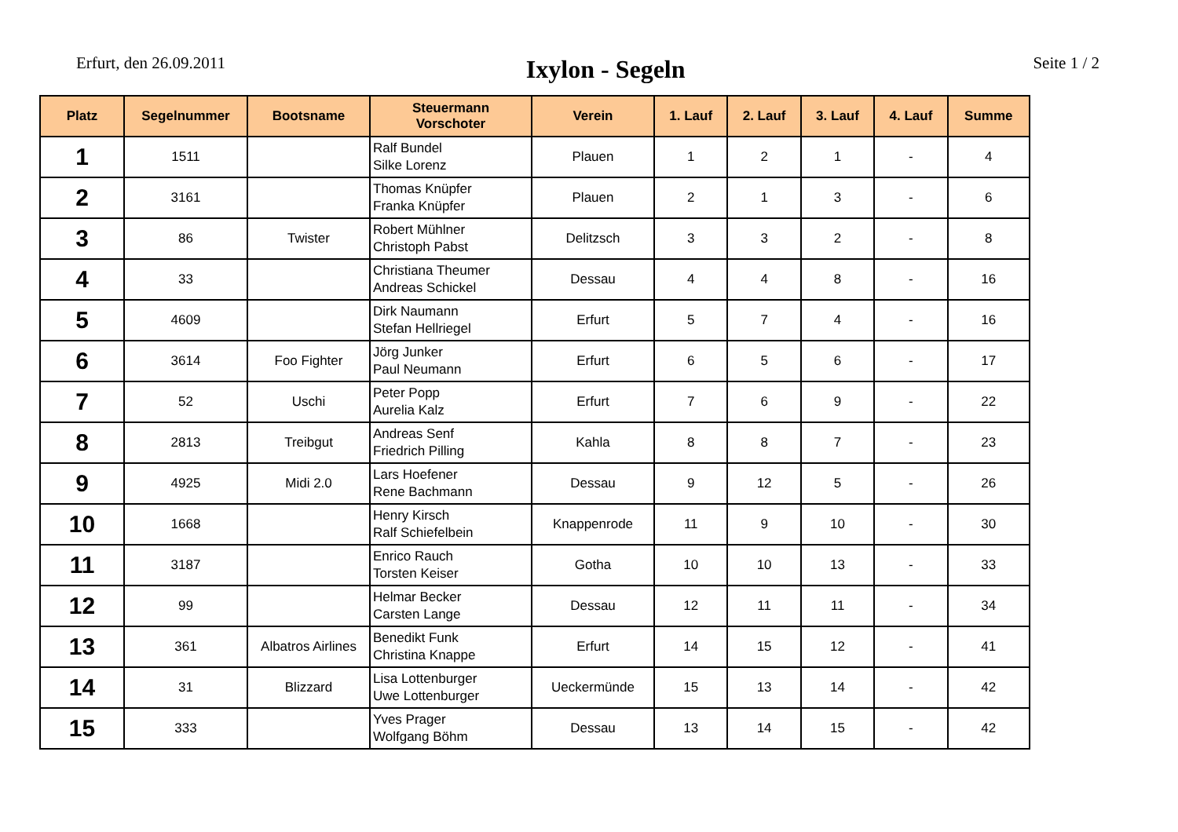Erfurt, den 26.09.2011
Ixylon - Segeln
Seite 1 / 2
| Platz | Segelnummer | Bootsname | Steuermann Vorschoter | Verein | 1. Lauf | 2. Lauf | 3. Lauf | 4. Lauf | Summe |
| --- | --- | --- | --- | --- | --- | --- | --- | --- | --- |
| 1 | 1511 | | Ralf Bundel Silke Lorenz | Plauen | 1 | 2 | 1 | - | 4 |
| 2 | 3161 | | Thomas Knüpfer Franka Knüpfer | Plauen | 2 | 1 | 3 | - | 6 |
| 3 | 86 | Twister | Robert Mühlner Christoph Pabst | Delitzsch | 3 | 3 | 2 | - | 8 |
| 4 | 33 | | Christiana Theumer Andreas Schickel | Dessau | 4 | 4 | 8 | - | 16 |
| 5 | 4609 | | Dirk Naumann Stefan Hellriegel | Erfurt | 5 | 7 | 4 | - | 16 |
| 6 | 3614 | Foo Fighter | Jörg Junker Paul Neumann | Erfurt | 6 | 5 | 6 | - | 17 |
| 7 | 52 | Uschi | Peter Popp Aurelia Kalz | Erfurt | 7 | 6 | 9 | - | 22 |
| 8 | 2813 | Treibgut | Andreas Senf Friedrich Pilling | Kahla | 8 | 8 | 7 | - | 23 |
| 9 | 4925 | Midi 2.0 | Lars Hoefener Rene Bachmann | Dessau | 9 | 12 | 5 | - | 26 |
| 10 | 1668 | | Henry Kirsch Ralf Schiefelbein | Knappenrode | 11 | 9 | 10 | - | 30 |
| 11 | 3187 | | Enrico Rauch Torsten Keiser | Gotha | 10 | 10 | 13 | - | 33 |
| 12 | 99 | | Helmar Becker Carsten Lange | Dessau | 12 | 11 | 11 | - | 34 |
| 13 | 361 | Albatros Airlines | Benedikt Funk Christina Knappe | Erfurt | 14 | 15 | 12 | - | 41 |
| 14 | 31 | Blizzard | Lisa Lottenburger Uwe Lottenburger | Ueckermünde | 15 | 13 | 14 | - | 42 |
| 15 | 333 | | Yves Prager Wolfgang Böhm | Dessau | 13 | 14 | 15 | - | 42 |